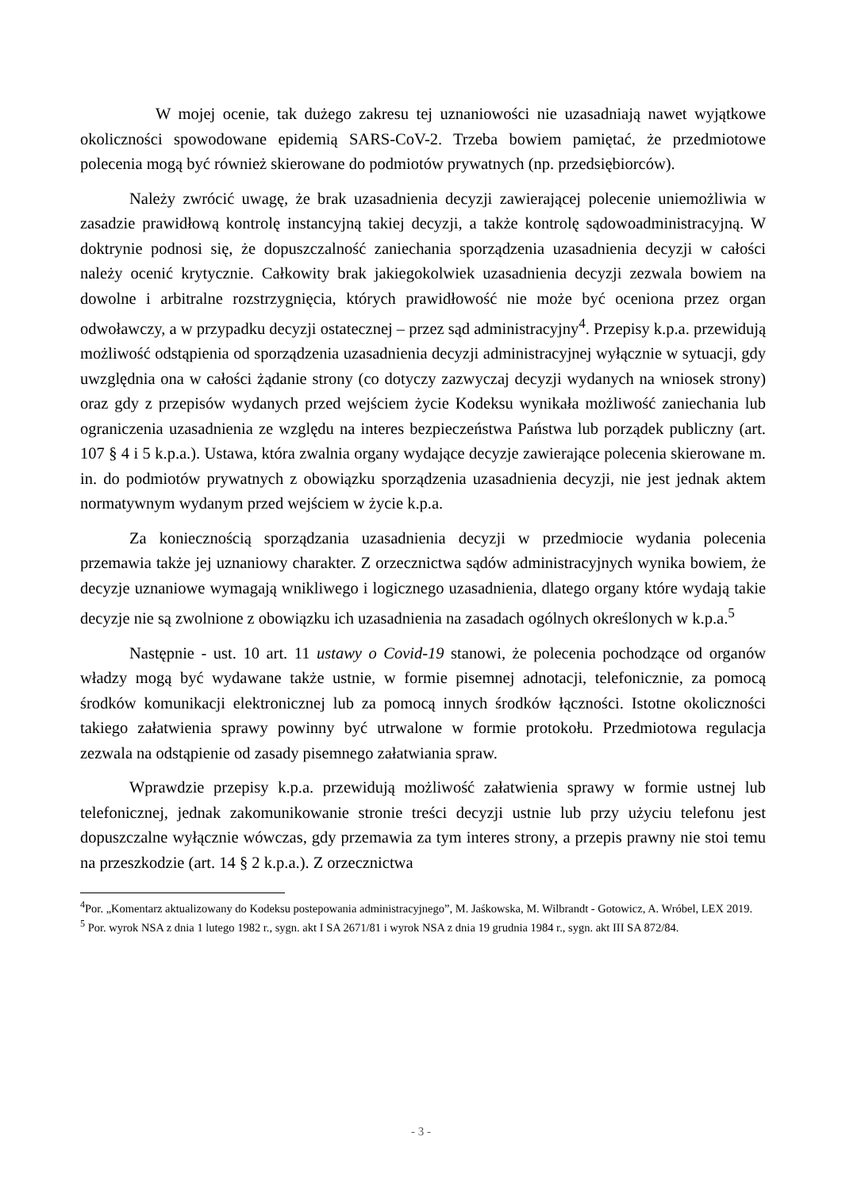W mojej ocenie, tak dużego zakresu tej uznaniowości nie uzasadniają nawet wyjątkowe okoliczności spowodowane epidemią SARS-CoV-2. Trzeba bowiem pamiętać, że przedmiotowe polecenia mogą być również skierowane do podmiotów prywatnych (np. przedsiębiorców).
Należy zwrócić uwagę, że brak uzasadnienia decyzji zawierającej polecenie uniemożliwia w zasadzie prawidłową kontrolę instancyjną takiej decyzji, a także kontrolę sądowoadministracyjną. W doktrynie podnosi się, że dopuszczalność zaniechania sporządzenia uzasadnienia decyzji w całości należy ocenić krytycznie. Całkowity brak jakiegokolwiek uzasadnienia decyzji zezwala bowiem na dowolne i arbitralne rozstrzygnięcia, których prawidłowość nie może być oceniona przez organ odwoławczy, a w przypadku decyzji ostatecznej – przez sąd administracyjny<sup>4</sup>. Przepisy k.p.a. przewidują możliwość odstąpienia od sporządzenia uzasadnienia decyzji administracyjnej wyłącznie w sytuacji, gdy uwzględnia ona w całości żądanie strony (co dotyczy zazwyczaj decyzji wydanych na wniosek strony) oraz gdy z przepisów wydanych przed wejściem życie Kodeksu wynikała możliwość zaniechania lub ograniczenia uzasadnienia ze względu na interes bezpieczeństwa Państwa lub porządek publiczny (art. 107 § 4 i 5 k.p.a.). Ustawa, która zwalnia organy wydające decyzje zawierające polecenia skierowane m. in. do podmiotów prywatnych z obowiązku sporządzenia uzasadnienia decyzji, nie jest jednak aktem normatywnym wydanym przed wejściem w życie k.p.a.
Za koniecznością sporządzania uzasadnienia decyzji w przedmiocie wydania polecenia przemawia także jej uznaniowy charakter. Z orzecznictwa sądów administracyjnych wynika bowiem, że decyzje uznaniowe wymagają wnikliwego i logicznego uzasadnienia, dlatego organy które wydają takie decyzje nie są zwolnione z obowiązku ich uzasadnienia na zasadach ogólnych określonych w k.p.a.<sup>5</sup>
Następnie - ust. 10 art. 11 ustawy o Covid-19 stanowi, że polecenia pochodzące od organów władzy mogą być wydawane także ustnie, w formie pisemnej adnotacji, telefonicznie, za pomocą środków komunikacji elektronicznej lub za pomocą innych środków łączności. Istotne okoliczności takiego załatwienia sprawy powinny być utrwalone w formie protokołu. Przedmiotowa regulacja zezwala na odstąpienie od zasady pisemnego załatwiania spraw.
Wprawdzie przepisy k.p.a. przewidują możliwość załatwienia sprawy w formie ustnej lub telefonicznej, jednak zakomunikowanie stronie treści decyzji ustnie lub przy użyciu telefonu jest dopuszczalne wyłącznie wówczas, gdy przemawia za tym interes strony, a przepis prawny nie stoi temu na przeszkodzie (art. 14 § 2 k.p.a.). Z orzecznictwa
<sup>4</sup> Por. „Komentarz aktualizowany do Kodeksu postepowania administracyjnego”, M. Jaśkowska, M. Wilbrandt - Gotowicz, A. Wróbel, LEX 2019.
<sup>5</sup> Por. wyrok NSA z dnia 1 lutego 1982 r., sygn. akt I SA 2671/81 i wyrok NSA z dnia 19 grudnia 1984 r., sygn. akt III SA 872/84.
- 3 -